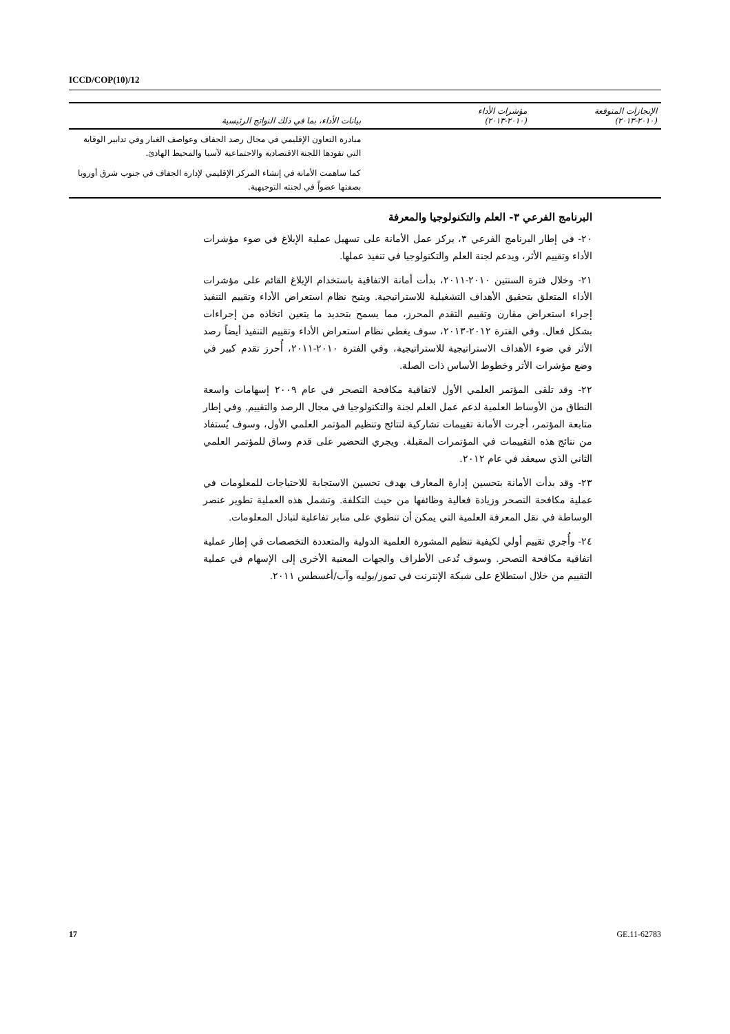ICCD/COP(10)/12
| الإنجازات المتوقعة (٢٠١٠-٢٠١٣) | مؤشرات الأداء (٢٠١٠-٢٠١٣) | بيانات الأداء، بما في ذلك النواتج الرئيسية |
| --- | --- | --- |
| | | مبادرة التعاون الإقليمي في مجال رصد الجفاف وعواصف الغبار وفي تدابير الوقاية التي تقودها اللجنة الاقتصادية والاجتماعية لآسيا والمحيط الهادئ. |
| | | كما ساهمت الأمانة في إنشاء المركز الإقليمي لإدارة الجفاف في جنوب شرق أوروبا بصفتها عضواً في لجنته التوجيهية. |
البرنامج الفرعي ٣- العلم والتكنولوجيا والمعرفة
٢٠- في إطار البرنامج الفرعي ٣، يركز عمل الأمانة على تسهيل عملية الإبلاغ في ضوء مؤشرات الأداء وتقييم الأثر، ويدعم لجنة العلم والتكنولوجيا في تنفيذ عملها.
٢١- وخلال فترة السنتين ٢٠١٠-٢٠١١، بدأت أمانة الاتفاقية باستخدام الإبلاغ القائم على مؤشرات الأداء المتعلق بتحقيق الأهداف التشغيلية للاستراتيجية. ويتيح نظام استعراض الأداء وتقييم التنفيذ إجراء استعراض مقارن وتقييم التقدم المحرز، مما يسمح بتحديد ما يتعين اتخاذه من إجراءات بشكل فعال. وفي الفترة ٢٠١٢-٢٠١٣، سوف يغطي نظام استعراض الأداء وتقييم التنفيذ أيضاً رصد الأثر في ضوء الأهداف الاستراتيجية للاستراتيجية، وفي الفترة ٢٠١٠-٢٠١١، أُحرز تقدم كبير في وضع مؤشرات الأثر وخطوط الأساس ذات الصلة.
٢٢- وقد تلقى المؤتمر العلمي الأول لاتفاقية مكافحة التصحر في عام ٢٠٠٩ إسهامات واسعة النطاق من الأوساط العلمية لدعم عمل العلم لجنة والتكنولوجيا في مجال الرصد والتقييم. وفي إطار متابعة المؤتمر، أجرت الأمانة تقييمات تشاركية لنتائج وتنظيم المؤتمر العلمي الأول، وسوف يُستفاد من نتائج هذه التقييمات في المؤتمرات المقبلة. ويجري التحضير على قدم وساق للمؤتمر العلمي الثاني الذي سيعقد في عام ٢٠١٢.
٢٣- وقد بدأت الأمانة بتحسين إدارة المعارف بهدف تحسين الاستجابة للاحتياجات للمعلومات في عملية مكافحة التصحر وزيادة فعالية وظائفها من حيث التكلفة. وتشمل هذه العملية تطوير عنصر الوساطة في نقل المعرفة العلمية التي يمكن أن تنطوي على منابر تفاعلية لتبادل المعلومات.
٢٤- وأُجري تقييم أولي لكيفية تنظيم المشورة العلمية الدولية والمتعددة التخصصات في إطار عملية اتفاقية مكافحة التصحر. وسوف تُدعى الأطراف والجهات المعنية الأخرى إلى الإسهام في عملية التقييم من خلال استطلاع على شبكة الإنترنت في تموز/يوليه وآب/أغسطس ٢٠١١.
17 GE.11-62783